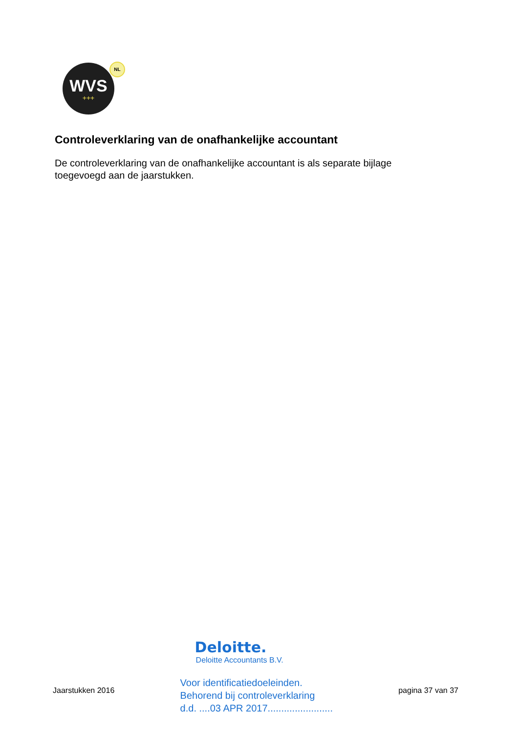WVS
+++
NL
Controleverklaring van de onafhankelijke accountant
De controleverklaring van de onafhankelijke accountant is als separate bijlage toegevoegd aan de jaarstukken.
Jaarstukken 2016
Deloitte.
Deloitte Accountants B.V.
Voor identificatiedoeleinden.
Behorend bij controleverklaring
d.d. ....03 APR 2017........................
pagina 37 van 37